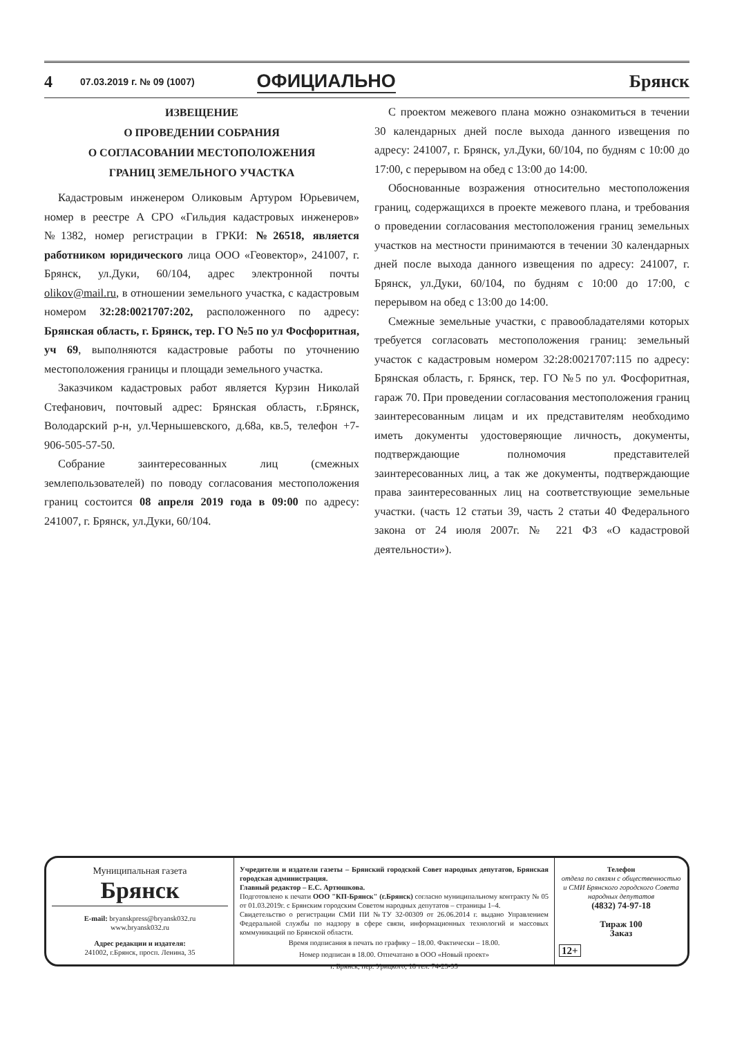4 07.03.2019 г. № 09 (1007) ОФИЦИАЛЬНО Брянск
ИЗВЕЩЕНИЕ
О ПРОВЕДЕНИИ СОБРАНИЯ
О СОГЛАСОВАНИИ МЕСТОПОЛОЖЕНИЯ
ГРАНИЦ ЗЕМЕЛЬНОГО УЧАСТКА
Кадастровым инженером Оликовым Артуром Юрьевичем, номер в реестре А СРО «Гильдия кадастровых инженеров» №1382, номер регистрации в ГРКИ: №26518, является работником юридического лица ООО «Геовектор», 241007, г. Брянск, ул.Дуки, 60/104, адрес электронной почты olikov@mail.ru, в отношении земельного участка, с кадастровым номером 32:28:0021707:202, расположенного по адресу: Брянская область, г. Брянск, тер. ГО №5 по ул Фосфоритная, уч 69, выполняются кадастровые работы по уточнению местоположения границы и площади земельного участка.
Заказчиком кадастровых работ является Курзин Николай Стефанович, почтовый адрес: Брянская область, г.Брянск, Володарский р-н, ул.Чернышевского, д.68а, кв.5, телефон +7-906-505-57-50.
Собрание заинтересованных лиц (смежных землепользователей) по поводу согласования местоположения границ состоится 08 апреля 2019 года в 09:00 по адресу: 241007, г. Брянск, ул.Дуки, 60/104.
С проектом межевого плана можно ознакомиться в течении 30 календарных дней после выхода данного извещения по адресу: 241007, г. Брянск, ул.Дуки, 60/104, по будням с 10:00 до 17:00, с перерывом на обед с 13:00 до 14:00.
Обоснованные возражения относительно местоположения границ, содержащихся в проекте межевого плана, и требования о проведении согласования местоположения границ земельных участков на местности принимаются в течении 30 календарных дней после выхода данного извещения по адресу: 241007, г. Брянск, ул.Дуки, 60/104, по будням с 10:00 до 17:00, с перерывом на обед с 13:00 до 14:00.
Смежные земельные участки, с правообладателями которых требуется согласовать местоположения границ: земельный участок с кадастровым номером 32:28:0021707:115 по адресу: Брянская область, г. Брянск, тер. ГО №5 по ул. Фосфоритная, гараж 70. При проведении согласования местоположения границ заинтересованным лицам и их представителям необходимо иметь документы удостоверяющие личность, документы, подтверждающие полномочия представителей заинтересованных лиц, а так же документы, подтверждающие права заинтересованных лиц на соответствующие земельные участки. (часть 12 статьи 39, часть 2 статьи 40 Федерального закона от 24 июля 2007г. № 221 ФЗ «О кадастровой деятельности»).
Муниципальная газета
Брянск
E-mail: bryanskpress@bryansk032.ru
www.bryansk032.ru
Адрес редакции и издателя:
241002, г.Брянск, просп. Ленина, 35
Учредители и издатели газеты – Брянский городской Совет народных депутатов, Брянская городская администрация.
Главный редактор – Е.С. Артюшкова.
Подготовлено к печати ООО "КП-Брянск" (г.Брянск) согласно муниципальному контракту № 05 от 01.03.2019г. с Брянским городским Советом народных депутатов – страницы 1–4.
Свидетельство о регистрации СМИ ПИ №ТУ 32-00309 от 26.06.2014 г. выдано Управлением Федеральной службы по надзору в сфере связи, информационных технологий и массовых коммуникаций по Брянской области.
Время подписания в печать по графику – 18.00. Фактически – 18.00.
Номер подписан в 18.00. Отпечатано в ООО «Новый проект»
г. Брянск, пер. Урицкого, 18 тел. 74-23-95
Телефон
отдела по связям с общественностью и СМИ Брянского городского Совета народных депутатов
(4832) 74-97-18
Тираж 100
Заказ
12+